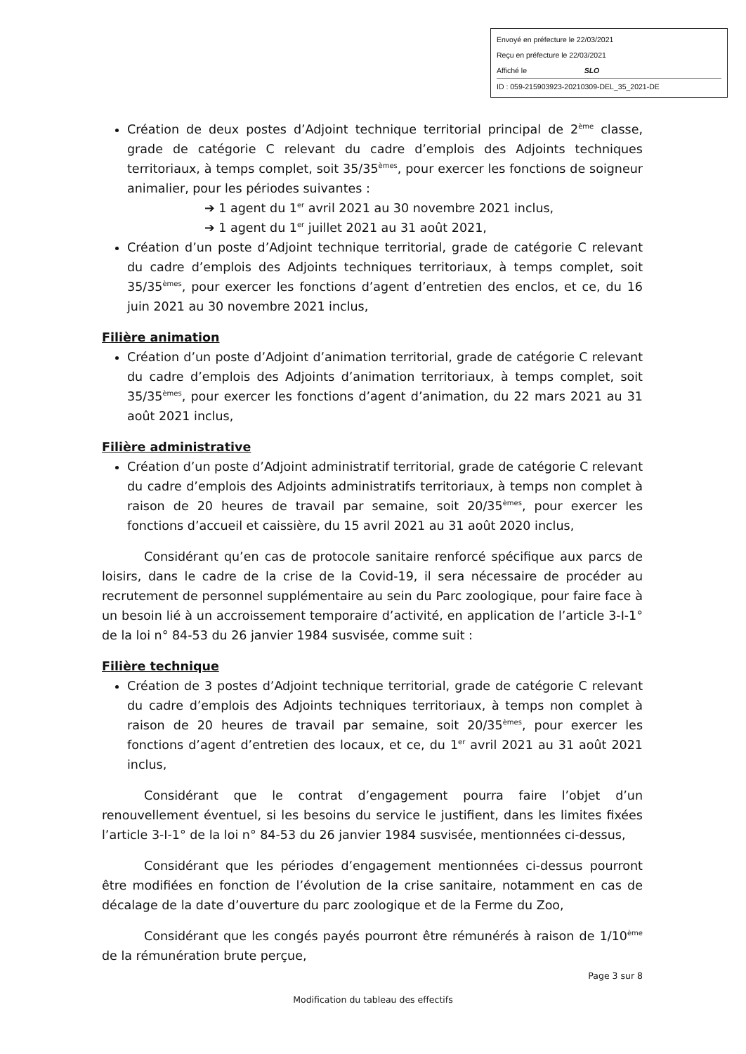Envoyé en préfecture le 22/03/2021
Reçu en préfecture le 22/03/2021
Affiché le SLO
ID : 059-215903923-20210309-DEL_35_2021-DE
Création de deux postes d’Adjoint technique territorial principal de 2<sup>ème</sup> classe, grade de catégorie C relevant du cadre d’emplois des Adjoints techniques territoriaux, à temps complet, soit 35/35<sup>èmes</sup>, pour exercer les fonctions de soigneur animalier, pour les périodes suivantes :
➔ 1 agent du 1<sup>er</sup> avril 2021 au 30 novembre 2021 inclus,
➔ 1 agent du 1<sup>er</sup> juillet 2021 au 31 août 2021,
Création d’un poste d’Adjoint technique territorial, grade de catégorie C relevant du cadre d’emplois des Adjoints techniques territoriaux, à temps complet, soit 35/35<sup>èmes</sup>, pour exercer les fonctions d’agent d’entretien des enclos, et ce, du 16 juin 2021 au 30 novembre 2021 inclus,
Filière animation
Création d’un poste d’Adjoint d’animation territorial, grade de catégorie C relevant du cadre d’emplois des Adjoints d’animation territoriaux, à temps complet, soit 35/35<sup>èmes</sup>, pour exercer les fonctions d’agent d’animation, du 22 mars 2021 au 31 août 2021 inclus,
Filière administrative
Création d’un poste d’Adjoint administratif territorial, grade de catégorie C relevant du cadre d’emplois des Adjoints administratifs territoriaux, à temps non complet à raison de 20 heures de travail par semaine, soit 20/35<sup>èmes</sup>, pour exercer les fonctions d’accueil et caissière, du 15 avril 2021 au 31 août 2020 inclus,
Considérant qu’en cas de protocole sanitaire renforcé spécifique aux parcs de loisirs, dans le cadre de la crise de la Covid-19, il sera nécessaire de procéder au recrutement de personnel supplémentaire au sein du Parc zoologique, pour faire face à un besoin lié à un accroissement temporaire d’activité, en application de l’article 3-I-1° de la loi n° 84-53 du 26 janvier 1984 susvisée, comme suit :
Filière technique
Création de 3 postes d’Adjoint technique territorial, grade de catégorie C relevant du cadre d’emplois des Adjoints techniques territoriaux, à temps non complet à raison de 20 heures de travail par semaine, soit 20/35<sup>èmes</sup>, pour exercer les fonctions d’agent d’entretien des locaux, et ce, du 1<sup>er</sup> avril 2021 au 31 août 2021 inclus,
Considérant que le contrat d’engagement pourra faire l’objet d’un renouvellement éventuel, si les besoins du service le justifient, dans les limites fixées l’article 3-I-1° de la loi n° 84-53 du 26 janvier 1984 susvisée, mentionnées ci-dessus,
Considérant que les périodes d’engagement mentionnées ci-dessus pourront être modifiées en fonction de l’évolution de la crise sanitaire, notamment en cas de décalage de la date d’ouverture du parc zoologique et de la Ferme du Zoo,
Considérant que les congés payés pourront être rémunérés à raison de 1/10<sup>ème</sup> de la rémunération brute perçue,
Page 3 sur 8
Modification du tableau des effectifs